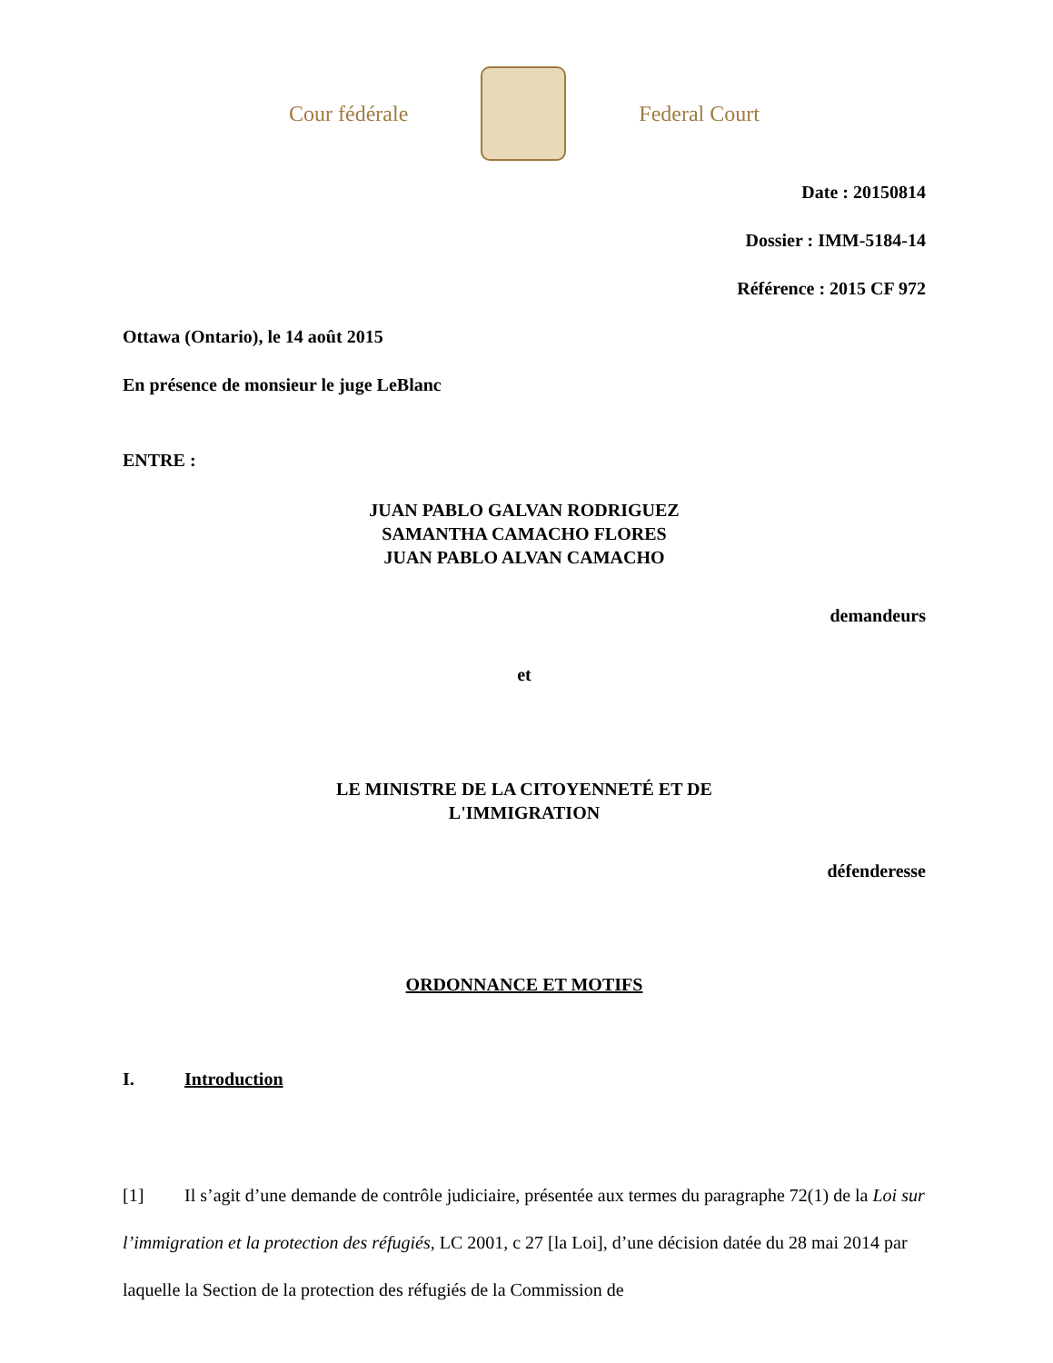Cour fédérale Federal Court
Date : 20150814
Dossier : IMM-5184-14
Référence : 2015 CF 972
Ottawa (Ontario), le 14 août 2015
En présence de monsieur le juge LeBlanc
ENTRE :
JUAN PABLO GALVAN RODRIGUEZ
SAMANTHA CAMACHO FLORES
JUAN PABLO ALVAN CAMACHO
demandeurs
et
LE MINISTRE DE LA CITOYENNETÉ ET DE
L'IMMIGRATION
défenderesse
ORDONNANCE ET MOTIFS
I. Introduction
[1] Il s’agit d’une demande de contrôle judiciaire, présentée aux termes du paragraphe 72(1) de la Loi sur l’immigration et la protection des réfugiés, LC 2001, c 27 [la Loi], d’une décision datée du 28 mai 2014 par laquelle la Section de la protection des réfugiés de la Commission de